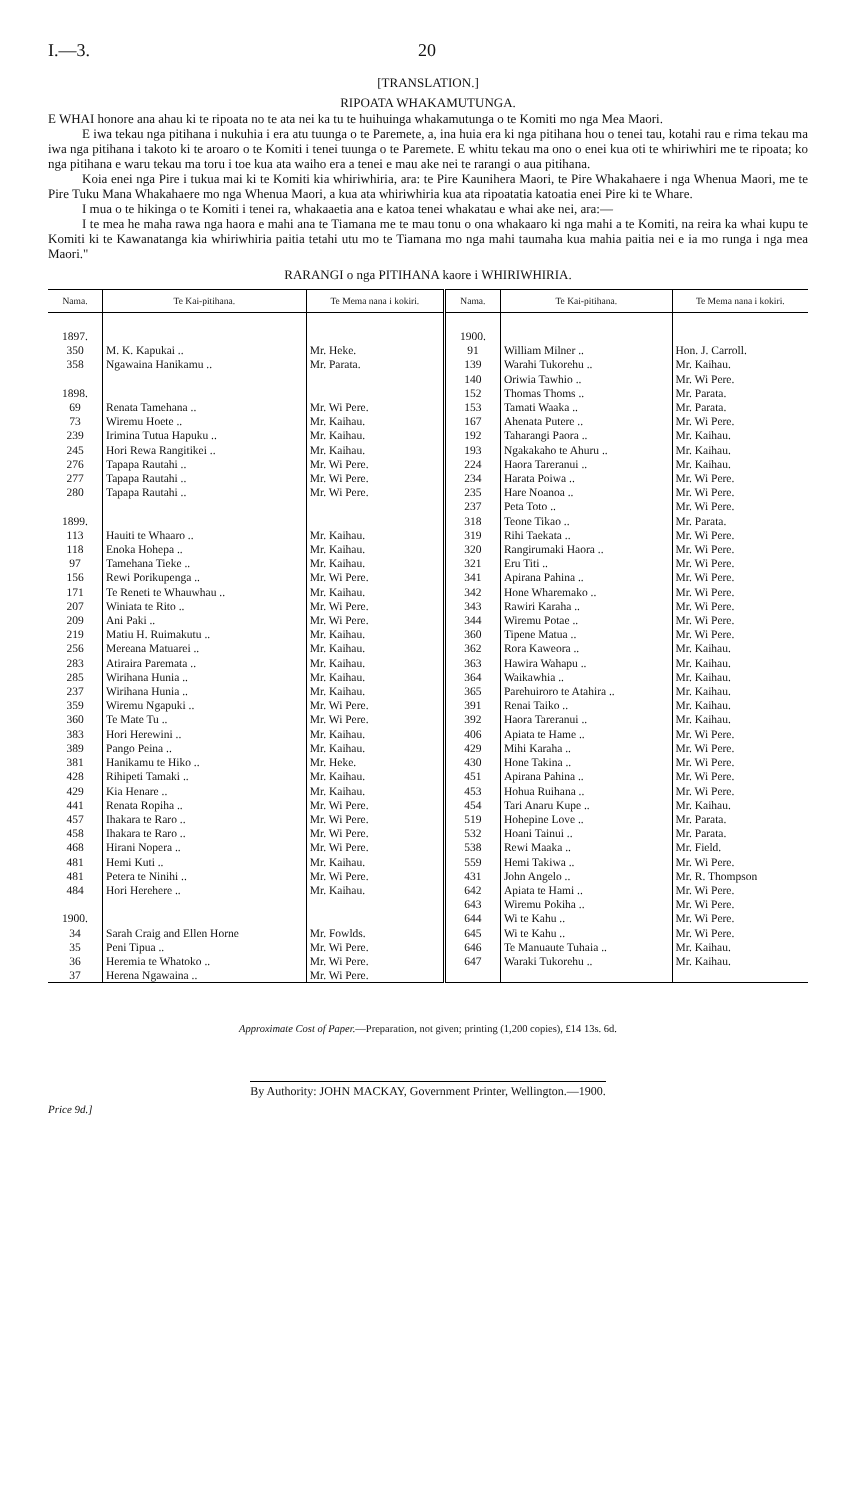I.—3. 20
[TRANSLATION.]
RIPOATA WHAKAMUTUNGA.
E WHAI honore ana ahau ki te ripoata no te ata nei ka tu te huihuinga whakamutunga o te Komiti mo nga Mea Maori.
E iwa tekau nga pitihana i nukuhia i era atu tuunga o te Paremete, a, ina huia era ki nga pitihana hou o tenei tau, kotahi rau e rima tekau ma iwa nga pitihana i takoto ki te aroaro o te Komiti i tenei tuunga o te Paremete. E whitu tekau ma ono o enei kua oti te whiriwhiri me te ripoata; ko nga pitihana e waru tekau ma toru i toe kua ata waiho era a tenei e mau ake nei te rarangi o aua pitihana.
Koia enei nga Pire i tukua mai ki te Komiti kia whiriwhiria, ara: te Pire Kaunihera Maori, te Pire Whakahaere i nga Whenua Maori, me te Pire Tuku Mana Whakahaere mo nga Whenua Maori, a kua ata whiriwhiria kua ata ripoatatia katoatia enei Pire ki te Whare.
I mua o te hikinga o te Komiti i tenei ra, whakaaetia ana e katoa tenei whakatau e whai ake nei, ara:—
I te mea he maha rawa nga haora e mahi ana te Tiamana me te mau tonu o ona whakaaro ki nga mahi a te Komiti, na reira ka whai kupu te Komiti ki te Kawanatanga kia whiriwhiria paitia tetahi utu mo te Tiamana mo nga mahi taumaha kua mahia paitia nei e ia mo runga i nga mea Maori."
RARANGI o nga PITIHANA kaore i WHIRIWHIRIA.
| Nama. | Te Kai-pitihana. | Te Mema nana i kokiri. | Nama. | Te Kai-pitihana. | Te Mema nana i kokiri. |
| --- | --- | --- | --- | --- | --- |
| 1897. 350 358 1898. 69 73 239 245 276 277 280 1899. 113 118 97 156 171 207 209 219 256 283 285 237 359 360 383 389 381 428 429 441 457 458 468 481 481 484 1900. 34 35 36 37 | M. K. Kapukai .. Ngawaina Hanikamu .. Renata Tamehana .. Wiremu Hoete .. Irimina Tutua Hapuku .. Hori Rewa Rangitikei .. Tapapa Rautahi .. Tapapa Rautahi .. Tapapa Rautahi .. Hauiti te Whaaro .. Enoka Hohepa .. Tamehana Tieke .. Rewi Porikupenga .. Te Reneti te Whauwhau .. Winiata te Rito .. Ani Paki .. Matiu H. Ruimakutu .. Mereana Matuarei .. Atiraira Paremata .. Wirihana Hunia .. Wirihana Hunia .. Wiremu Ngapuki .. Te Mate Tu .. Hori Herewini .. Pango Peina .. Hanikamu te Hiko .. Rihipeti Tamaki .. Kia Henare .. Renata Ropiha .. Ihakara te Raro .. Ihakara te Raro .. Hirani Nopera .. Hemi Kuti .. Petera te Ninihi .. Hori Herehere .. Sarah Craig and Ellen Horne Peni Tipua .. Heremia te Whatoko .. Herena Ngawaina .. | Mr. Heke. Mr. Parata. Mr. Wi Pere. Mr. Kaihau. Mr. Kaihau. Mr. Kaihau. Mr. Wi Pere. Mr. Wi Pere. Mr. Wi Pere. Mr. Kaihau. Mr. Kaihau. Mr. Kaihau. Mr. Wi Pere. Mr. Kaihau. Mr. Wi Pere. Mr. Wi Pere. Mr. Kaihau. Mr. Kaihau. Mr. Kaihau. Mr. Kaihau. Mr. Kaihau. Mr. Wi Pere. Mr. Wi Pere. Mr. Kaihau. Mr. Kaihau. Mr. Heke. Mr. Kaihau. Mr. Kaihau. Mr. Wi Pere. Mr. Wi Pere. Mr. Wi Pere. Mr. Wi Pere. Mr. Kaihau. Mr. Wi Pere. Mr. Kaihau. Mr. Fowlds. Mr. Wi Pere. Mr. Wi Pere. Mr. Wi Pere. | 1900. 91 139 140 152 153 167 192 193 224 234 235 237 318 319 320 321 341 342 343 344 360 362 363 364 365 391 392 406 429 430 451 453 454 519 532 538 559 431 642 643 644 645 646 647 | William Milner .. Warahi Tukorehu .. Oriwia Tawhio .. Thomas Thoms .. Tamati Waaka .. Ahenata Putere .. Taharangi Paora .. Ngakakaho te Ahuru .. Haora Tareranui .. Harata Poiwa .. Hare Noanoa .. Peta Toto .. Teone Tikao .. Rihi Taekata .. Rangirumaki Haora .. Eru Titi .. Apirana Pahina .. Hone Wharemako .. Rawiri Karaha .. Wiremu Potae .. Tipene Matua .. Rora Kaweora .. Hawira Wahapu .. Waikawhia .. Parehuiroro te Atahira .. Renai Taiko .. Haora Tareranui .. Apiata te Hame .. Mihi Karaha .. Hone Takina .. Apirana Pahina .. Hohua Ruihana .. Tari Anaru Kupe .. Hohepine Love .. Hoani Tainui .. Rewi Maaka .. Hemi Takiwa .. John Angelo .. Apiata te Hami .. Wiremu Pokiha .. Wi te Kahu .. Wi te Kahu .. Te Manuaute Tuhaia .. Waraki Tukorehu .. | Hon. J. Carroll. Mr. Kaihau. Mr. Wi Pere. Mr. Parata. Mr. Parata. Mr. Wi Pere. Mr. Kaihau. Mr. Kaihau. Mr. Kaihau. Mr. Wi Pere. Mr. Wi Pere. Mr. Wi Pere. Mr. Parata. Mr. Wi Pere. Mr. Wi Pere. Mr. Wi Pere. Mr. Wi Pere. Mr. Wi Pere. Mr. Wi Pere. Mr. Wi Pere. Mr. Wi Pere. Mr. Kaihau. Mr. Kaihau. Mr. Kaihau. Mr. Kaihau. Mr. Kaihau. Mr. Kaihau. Mr. Wi Pere. Mr. Wi Pere. Mr. Wi Pere. Mr. Wi Pere. Mr. Wi Pere. Mr. Kaihau. Mr. Parata. Mr. Parata. Mr. Field. Mr. Wi Pere. Mr. R. Thompson Mr. Wi Pere. Mr. Wi Pere. Mr. Wi Pere. Mr. Wi Pere. Mr. Kaihau. Mr. Kaihau. |
Approximate Cost of Paper.—Preparation, not given; printing (1,200 copies), £14 13s. 6d.
By Authority: JOHN MACKAY, Government Printer, Wellington.—1900.
Price 9d.]